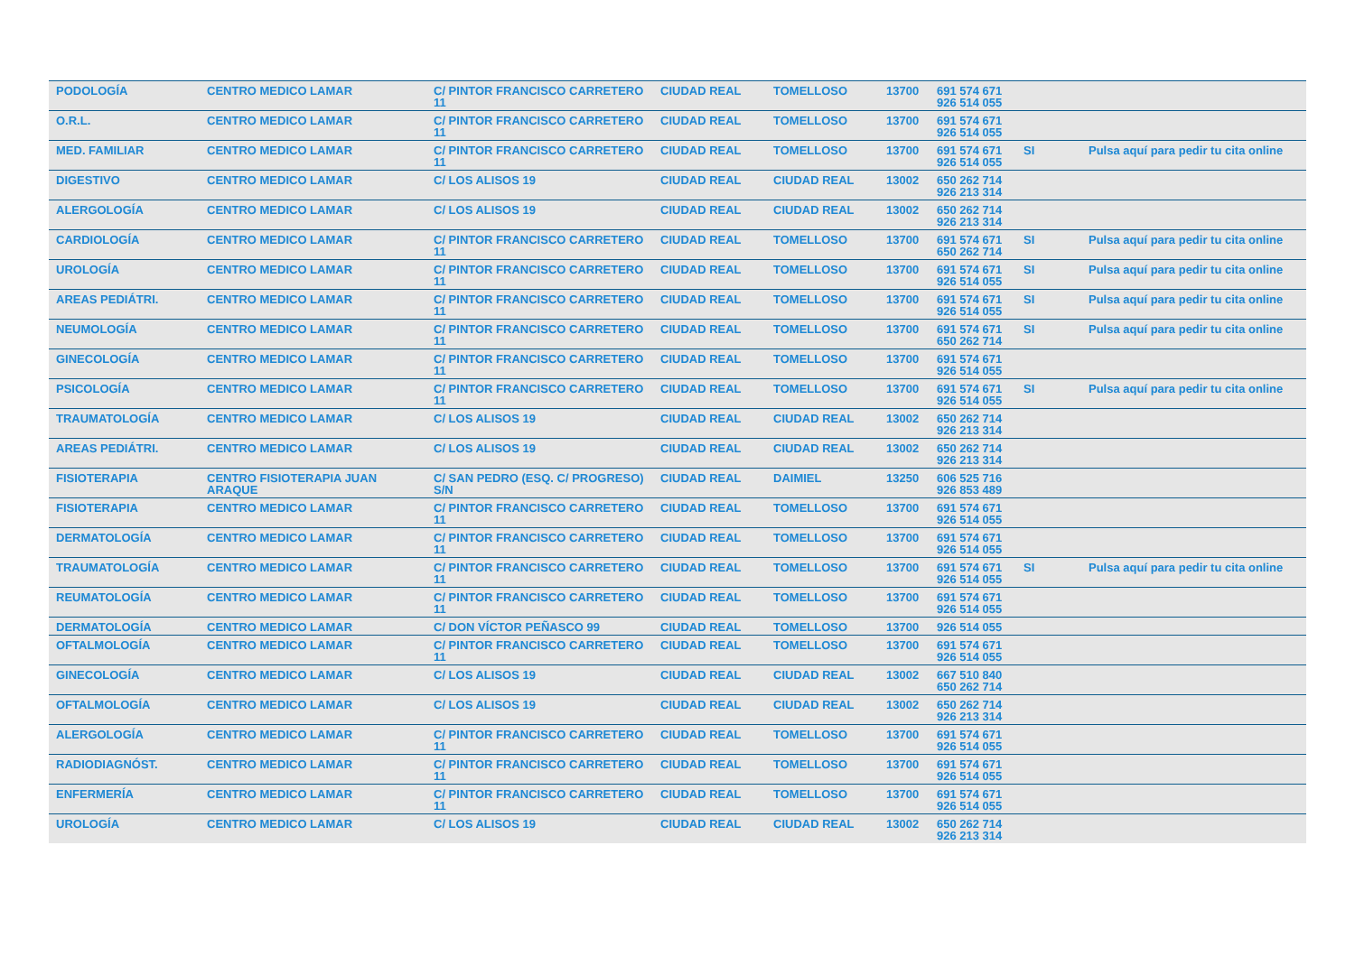| PODOLOGÍA | CENTRO MEDICO LAMAR | C/ PINTOR FRANCISCO CARRETERO 11 | CIUDAD REAL | TOMELLOSO | 13700 | 691 574 671 926 514 055 | | |
| O.R.L. | CENTRO MEDICO LAMAR | C/ PINTOR FRANCISCO CARRETERO 11 | CIUDAD REAL | TOMELLOSO | 13700 | 691 574 671 926 514 055 | | |
| MED. FAMILIAR | CENTRO MEDICO LAMAR | C/ PINTOR FRANCISCO CARRETERO 11 | CIUDAD REAL | TOMELLOSO | 13700 | 691 574 671 926 514 055 | SI | Pulsa aquí para pedir tu cita online |
| DIGESTIVO | CENTRO MEDICO LAMAR | C/ LOS ALISOS 19 | CIUDAD REAL | CIUDAD REAL | 13002 | 650 262 714 926 213 314 | | |
| ALERGOLOGÍA | CENTRO MEDICO LAMAR | C/ LOS ALISOS 19 | CIUDAD REAL | CIUDAD REAL | 13002 | 650 262 714 926 213 314 | | |
| CARDIOLOGÍA | CENTRO MEDICO LAMAR | C/ PINTOR FRANCISCO CARRETERO 11 | CIUDAD REAL | TOMELLOSO | 13700 | 691 574 671 650 262 714 | SI | Pulsa aquí para pedir tu cita online |
| UROLOGÍA | CENTRO MEDICO LAMAR | C/ PINTOR FRANCISCO CARRETERO 11 | CIUDAD REAL | TOMELLOSO | 13700 | 691 574 671 926 514 055 | SI | Pulsa aquí para pedir tu cita online |
| AREAS PEDIÁTRI. | CENTRO MEDICO LAMAR | C/ PINTOR FRANCISCO CARRETERO 11 | CIUDAD REAL | TOMELLOSO | 13700 | 691 574 671 926 514 055 | SI | Pulsa aquí para pedir tu cita online |
| NEUMOLOGÍA | CENTRO MEDICO LAMAR | C/ PINTOR FRANCISCO CARRETERO 11 | CIUDAD REAL | TOMELLOSO | 13700 | 691 574 671 650 262 714 | SI | Pulsa aquí para pedir tu cita online |
| GINECOLOGÍA | CENTRO MEDICO LAMAR | C/ PINTOR FRANCISCO CARRETERO 11 | CIUDAD REAL | TOMELLOSO | 13700 | 691 574 671 926 514 055 | | |
| PSICOLOGÍA | CENTRO MEDICO LAMAR | C/ PINTOR FRANCISCO CARRETERO 11 | CIUDAD REAL | TOMELLOSO | 13700 | 691 574 671 926 514 055 | SI | Pulsa aquí para pedir tu cita online |
| TRAUMATOLOGÍA | CENTRO MEDICO LAMAR | C/ LOS ALISOS 19 | CIUDAD REAL | CIUDAD REAL | 13002 | 650 262 714 926 213 314 | | |
| AREAS PEDIÁTRI. | CENTRO MEDICO LAMAR | C/ LOS ALISOS 19 | CIUDAD REAL | CIUDAD REAL | 13002 | 650 262 714 926 213 314 | | |
| FISIOTERAPIA | CENTRO FISIOTERAPIA JUAN ARAQUE | C/ SAN PEDRO (ESQ. C/ PROGRESO) S/N | CIUDAD REAL | DAIMIEL | 13250 | 606 525 716 926 853 489 | | |
| FISIOTERAPIA | CENTRO MEDICO LAMAR | C/ PINTOR FRANCISCO CARRETERO 11 | CIUDAD REAL | TOMELLOSO | 13700 | 691 574 671 926 514 055 | | |
| DERMATOLOGÍA | CENTRO MEDICO LAMAR | C/ PINTOR FRANCISCO CARRETERO 11 | CIUDAD REAL | TOMELLOSO | 13700 | 691 574 671 926 514 055 | | |
| TRAUMATOLOGÍA | CENTRO MEDICO LAMAR | C/ PINTOR FRANCISCO CARRETERO 11 | CIUDAD REAL | TOMELLOSO | 13700 | 691 574 671 926 514 055 | SI | Pulsa aquí para pedir tu cita online |
| REUMATOLOGÍA | CENTRO MEDICO LAMAR | C/ PINTOR FRANCISCO CARRETERO 11 | CIUDAD REAL | TOMELLOSO | 13700 | 691 574 671 926 514 055 | | |
| DERMATOLOGÍA | CENTRO MEDICO LAMAR | C/ DON VÍCTOR PEÑASCO 99 | CIUDAD REAL | TOMELLOSO | 13700 | 926 514 055 | | |
| OFTALMOLOGÍA | CENTRO MEDICO LAMAR | C/ PINTOR FRANCISCO CARRETERO 11 | CIUDAD REAL | TOMELLOSO | 13700 | 691 574 671 926 514 055 | | |
| GINECOLOGÍA | CENTRO MEDICO LAMAR | C/ LOS ALISOS 19 | CIUDAD REAL | CIUDAD REAL | 13002 | 667 510 840 650 262 714 | | |
| OFTALMOLOGÍA | CENTRO MEDICO LAMAR | C/ LOS ALISOS 19 | CIUDAD REAL | CIUDAD REAL | 13002 | 650 262 714 926 213 314 | | |
| ALERGOLOGÍA | CENTRO MEDICO LAMAR | C/ PINTOR FRANCISCO CARRETERO 11 | CIUDAD REAL | TOMELLOSO | 13700 | 691 574 671 926 514 055 | | |
| RADIODIAGNÓST. | CENTRO MEDICO LAMAR | C/ PINTOR FRANCISCO CARRETERO 11 | CIUDAD REAL | TOMELLOSO | 13700 | 691 574 671 926 514 055 | | |
| ENFERMERÍA | CENTRO MEDICO LAMAR | C/ PINTOR FRANCISCO CARRETERO 11 | CIUDAD REAL | TOMELLOSO | 13700 | 691 574 671 926 514 055 | | |
| UROLOGÍA | CENTRO MEDICO LAMAR | C/ LOS ALISOS 19 | CIUDAD REAL | CIUDAD REAL | 13002 | 650 262 714 926 213 314 | | |